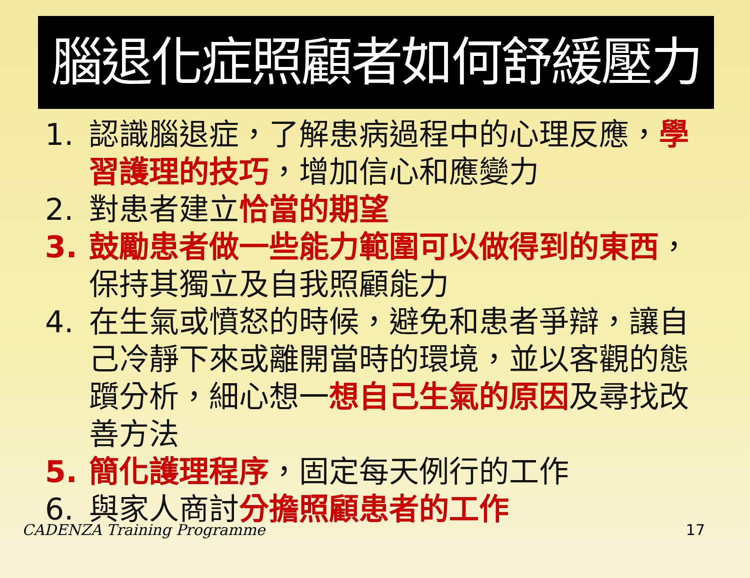腦退化症照顧者如何舒緩壓力
1. 認識腦退症，了解患病過程中的心理反應，學習護理的技巧，增加信心和應變力
2. 對患者建立恰當的期望
3. 鼓勵患者做一些能力範圍可以做得到的東西，保持其獨立及自我照顧能力
4. 在生氣或憤怒的時候，避免和患者爭辯，讓自己冷靜下來或離開當時的環境，並以客觀的態躓分析，細心想一想自己生氣的原因及尋找改善方法
5. 簡化護理程序，固定每天例行的工作
6. 與家人商討分擔照顧患者的工作
CADENZA Training Programme 17